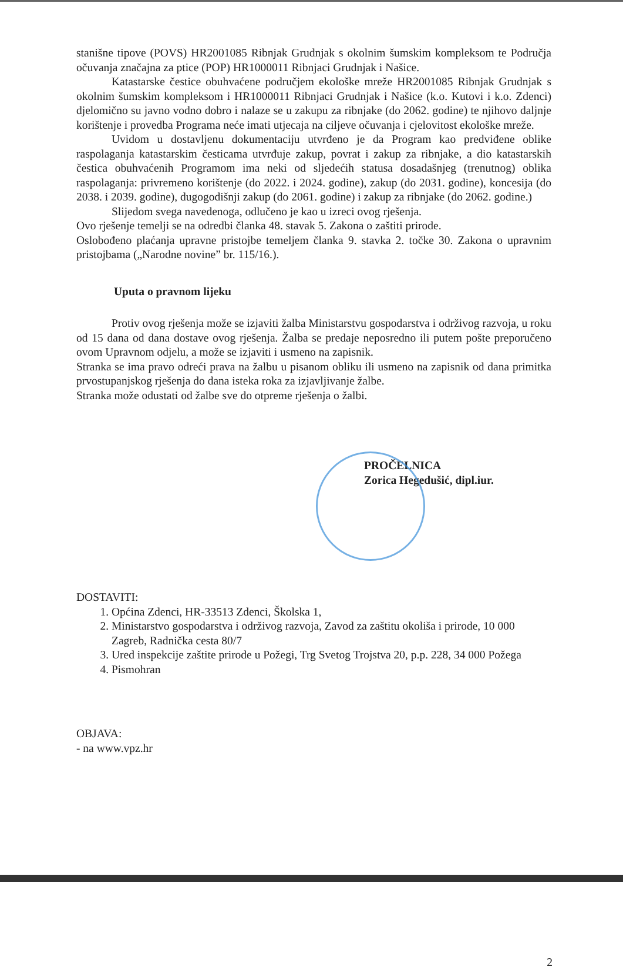stanišne tipove (POVS) HR2001085 Ribnjak Grudnjak s okolnim šumskim kompleksom te Područja očuvanja značajna za ptice (POP) HR1000011 Ribnjaci Grudnjak i Našice.
Katastarske čestice obuhvaćene područjem ekološke mreže HR2001085 Ribnjak Grudnjak s okolnim šumskim kompleksom i HR1000011 Ribnjaci Grudnjak i Našice (k.o. Kutovi i k.o. Zdenci) djelomično su javno vodno dobro i nalaze se u zakupu za ribnjake (do 2062. godine) te njihovo daljnje korištenje i provedba Programa neće imati utjecaja na ciljeve očuvanja i cjelovitost ekološke mreže.
Uvidom u dostavljenu dokumentaciju utvrđeno je da Program kao predviđene oblike raspolaganja katastarskim česticama utvrđuje zakup, povrat i zakup za ribnjake, a dio katastarskih čestica obuhvaćenih Programom ima neki od sljedećih statusa dosadašnjeg (trenutnog) oblika raspolaganja: privremeno korištenje (do 2022. i 2024. godine), zakup (do 2031. godine), koncesija (do 2038. i 2039. godine), dugogodišnji zakup (do 2061. godine) i zakup za ribnjake (do 2062. godine.)
Slijedom svega navedenoga, odlučeno je kao u izreci ovog rješenja.
Ovo rješenje temelji se na odredbi članka 48. stavak 5. Zakona o zaštiti prirode.
Oslobođeno plaćanja upravne pristojbe temeljem članka 9. stavka 2. točke 30. Zakona o upravnim pristojbama („Narodne novine” br. 115/16.).
Uputa o pravnom lijeku
Protiv ovog rješenja može se izjaviti žalba Ministarstvu gospodarstva i održivog razvoja, u roku od 15 dana od dana dostave ovog rješenja. Žalba se predaje neposredno ili putem pošte preporučeno ovom Upravnom odjelu, a može se izjaviti i usmeno na zapisnik.
Stranka se ima pravo odreći prava na žalbu u pisanom obliku ili usmeno na zapisnik od dana primitka prvostupanjskog rješenja do dana isteka roka za izjavljivanje žalbe.
Stranka može odustati od žalbe sve do otpreme rješenja o žalbi.
PROČELNICA
Zorica Hegedušić, dipl.iur.
DOSTAVITI:
1. Općina Zdenci, HR-33513 Zdenci, Školska 1,
2. Ministarstvo gospodarstva i održivog razvoja, Zavod za zaštitu okoliša i prirode, 10 000 Zagreb, Radnička cesta 80/7
3. Ured inspekcije zaštite prirode u Požegi, Trg Svetog Trojstva 20, p.p. 228, 34 000 Požega
4. Pismohran
OBJAVA:
- na www.vpz.hr
2